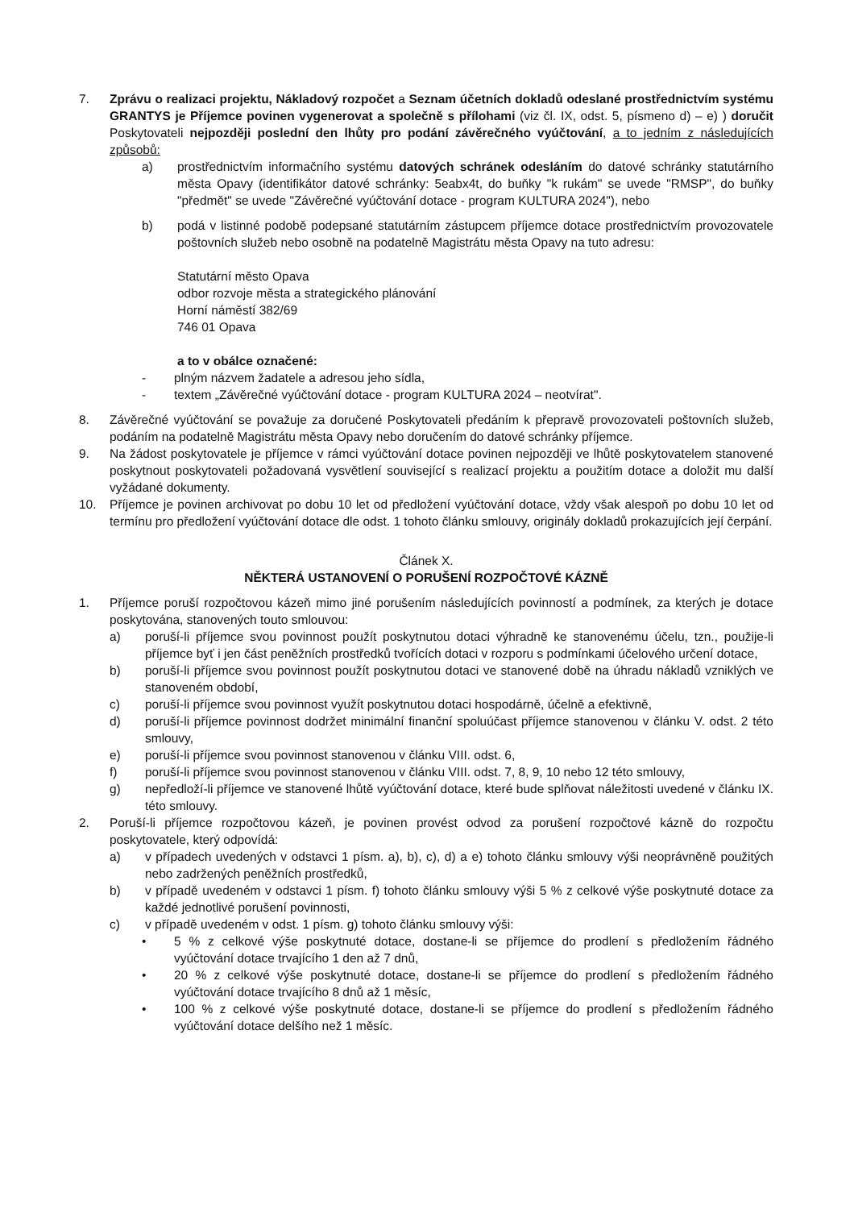7. Zprávu o realizaci projektu, Nákladový rozpočet a Seznam účetních dokladů odeslané prostřednictvím systému GRANTYS je Příjemce povinen vygenerovat a společně s přílohami (viz čl. IX, odst. 5, písmeno d) – e) ) doručit Poskytovateli nejpozději poslední den lhůty pro podání závěrečného vyúčtování, a to jedním z následujících způsobů:
a) prostřednictvím informačního systému datových schránek odesláním do datové schránky statutárního města Opavy (identifikátor datové schránky: 5eabx4t, do buňky "k rukám" se uvede "RMSP", do buňky "předmět" se uvede "Závěrečné vyúčtování dotace - program KULTURA 2024"), nebo
b) podá v listinné podobě podepsané statutárním zástupcem příjemce dotace prostřednictvím provozovatele poštovních služeb nebo osobně na podatelně Magistrátu města Opavy na tuto adresu:
Statutární město Opava
odbor rozvoje města a strategického plánování
Horní náměstí 382/69
746 01 Opava
a to v obálce označené:
- plným názvem žadatele a adresou jeho sídla,
- textem „Závěrečné vyúčtování dotace - program KULTURA 2024 – neotvírat".
8. Závěrečné vyúčtování se považuje za doručené Poskytovateli předáním k přepravě provozovateli poštovních služeb, podáním na podatelně Magistrátu města Opavy nebo doručením do datové schránky příjemce.
9. Na žádost poskytovatele je příjemce v rámci vyúčtování dotace povinen nejpozději ve lhůtě poskytovatelem stanovené poskytnout poskytovateli požadovaná vysvětlení související s realizací projektu a použitím dotace a doložit mu další vyžádané dokumenty.
10. Příjemce je povinen archivovat po dobu 10 let od předložení vyúčtování dotace, vždy však alespoň po dobu 10 let od termínu pro předložení vyúčtování dotace dle odst. 1 tohoto článku smlouvy, originály dokladů prokazujících její čerpání.
Článek X.
NĚKTERÁ USTANOVENÍ O PORUŠENÍ ROZPOČTOVÉ KÁZNĚ
1. Příjemce poruší rozpočtovou kázeň mimo jiné porušením následujících povinností a podmínek, za kterých je dotace poskytována, stanovených touto smlouvou:
a) poruší-li příjemce svou povinnost použít poskytnutou dotaci výhradně ke stanovenému účelu, tzn., použije-li příjemce byť i jen část peněžních prostředků tvořících dotaci v rozporu s podmínkami účelového určení dotace,
b) poruší-li příjemce svou povinnost použít poskytnutou dotaci ve stanovené době na úhradu nákladů vzniklých ve stanoveném období,
c) poruší-li příjemce svou povinnost využít poskytnutou dotaci hospodárně, účelně a efektivně,
d) poruší-li příjemce povinnost dodržet minimální finanční spoluúčast příjemce stanovenou v článku V. odst. 2 této smlouvy,
e) poruší-li příjemce svou povinnost stanovenou v článku VIII. odst. 6,
f) poruší-li příjemce svou povinnost stanovenou v článku VIII. odst. 7, 8, 9, 10 nebo 12 této smlouvy,
g) nepředloží-li příjemce ve stanovené lhůtě vyúčtování dotace, které bude splňovat náležitosti uvedené v článku IX. této smlouvy.
2. Poruší-li příjemce rozpočtovou kázeň, je povinen provést odvod za porušení rozpočtové kázně do rozpočtu poskytovatele, který odpovídá:
a) v případech uvedených v odstavci 1 písm. a), b), c), d) a e) tohoto článku smlouvy výši neoprávněně použitých nebo zadržených peněžních prostředků,
b) v případě uvedeném v odstavci 1 písm. f) tohoto článku smlouvy výši 5 % z celkové výše poskytnuté dotace za každé jednotlivé porušení povinnosti,
c) v případě uvedeném v odst. 1 písm. g) tohoto článku smlouvy výši:
• 5 % z celkové výše poskytnuté dotace, dostane-li se příjemce do prodlení s předložením řádného vyúčtování dotace trvajícího 1 den až 7 dnů,
• 20 % z celkové výše poskytnuté dotace, dostane-li se příjemce do prodlení s předložením řádného vyúčtování dotace trvajícího 8 dnů až 1 měsíc,
• 100 % z celkové výše poskytnuté dotace, dostane-li se příjemce do prodlení s předložením řádného vyúčtování dotace delšího než 1 měsíc.